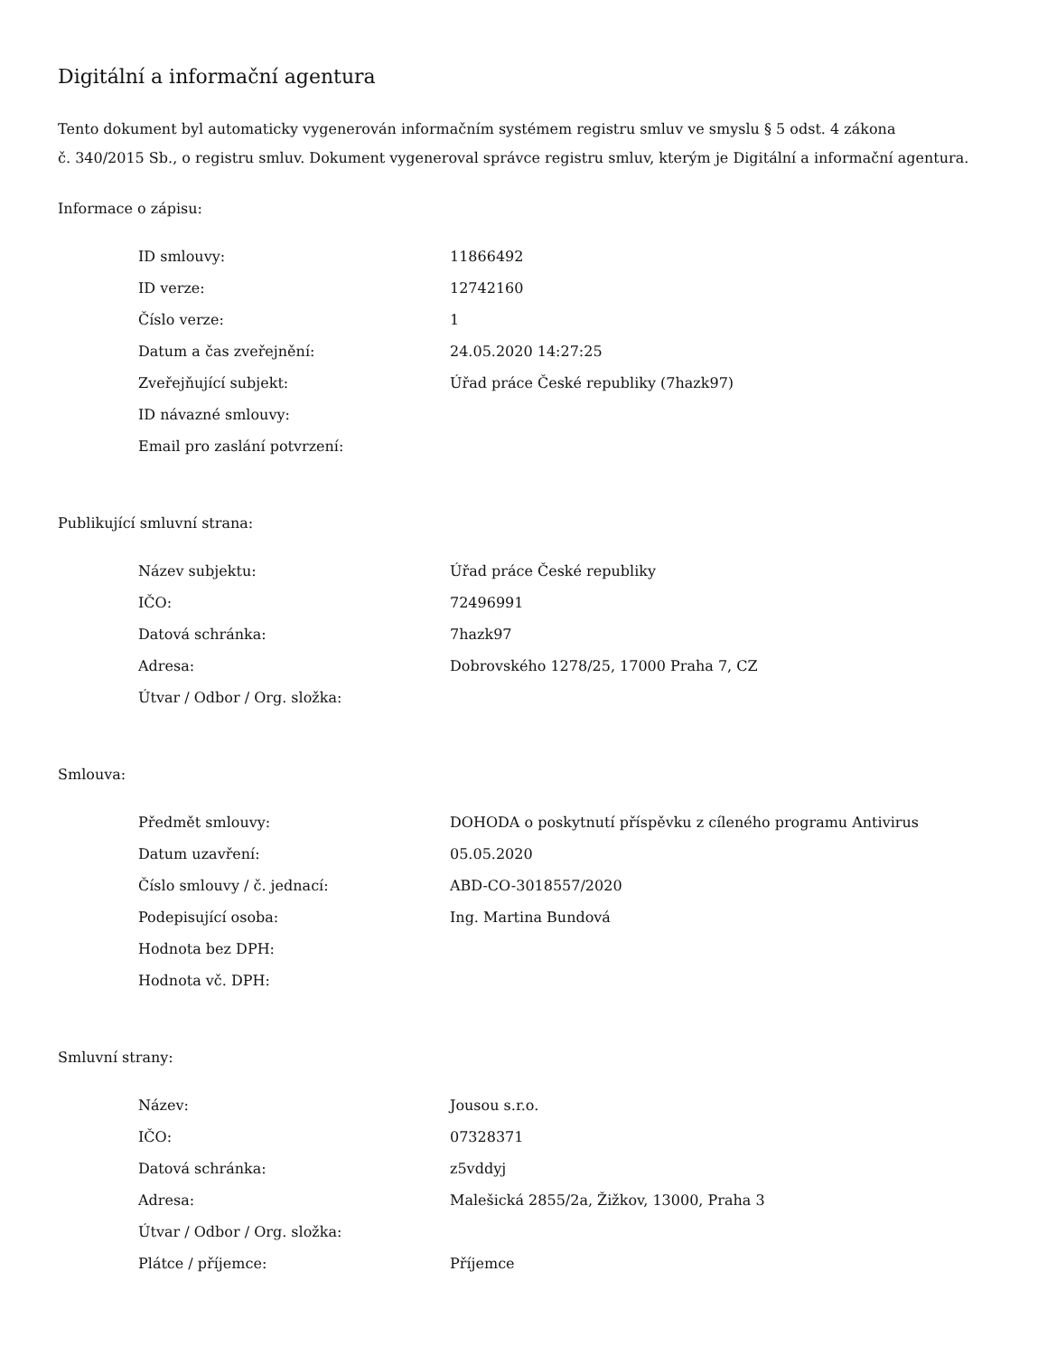Digitální a informační agentura
Tento dokument byl automaticky vygenerován informačním systémem registru smluv ve smyslu § 5 odst. 4 zákona
č. 340/2015 Sb., o registru smluv. Dokument vygeneroval správce registru smluv, kterým je Digitální a informační agentura.
Informace o zápisu:
| ID smlouvy: | 11866492 |
| ID verze: | 12742160 |
| Číslo verze: | 1 |
| Datum a čas zveřejnění: | 24.05.2020 14:27:25 |
| Zveřejňující subjekt: | Úřad práce České republiky (7hazk97) |
| ID návazné smlouvy: | |
| Email pro zaslání potvrzení: | |
Publikující smluvní strana:
| Název subjektu: | Úřad práce České republiky |
| IČO: | 72496991 |
| Datová schránka: | 7hazk97 |
| Adresa: | Dobrovského 1278/25, 17000 Praha 7, CZ |
| Útvar / Odbor / Org. složka: | |
Smlouva:
| Předmět smlouvy: | DOHODA o poskytnutí příspěvku z cíleného programu Antivirus |
| Datum uzavření: | 05.05.2020 |
| Číslo smlouvy / č. jednací: | ABD-CO-3018557/2020 |
| Podepisující osoba: | Ing. Martina Bundová |
| Hodnota bez DPH: | |
| Hodnota vč. DPH: | |
Smluvní strany:
| Název: | Jousou s.r.o. |
| IČO: | 07328371 |
| Datová schránka: | z5vddyj |
| Adresa: | Malešická 2855/2a, Žižkov, 13000, Praha 3 |
| Útvar / Odbor / Org. složka: | |
| Plátce / příjemce: | Příjemce |